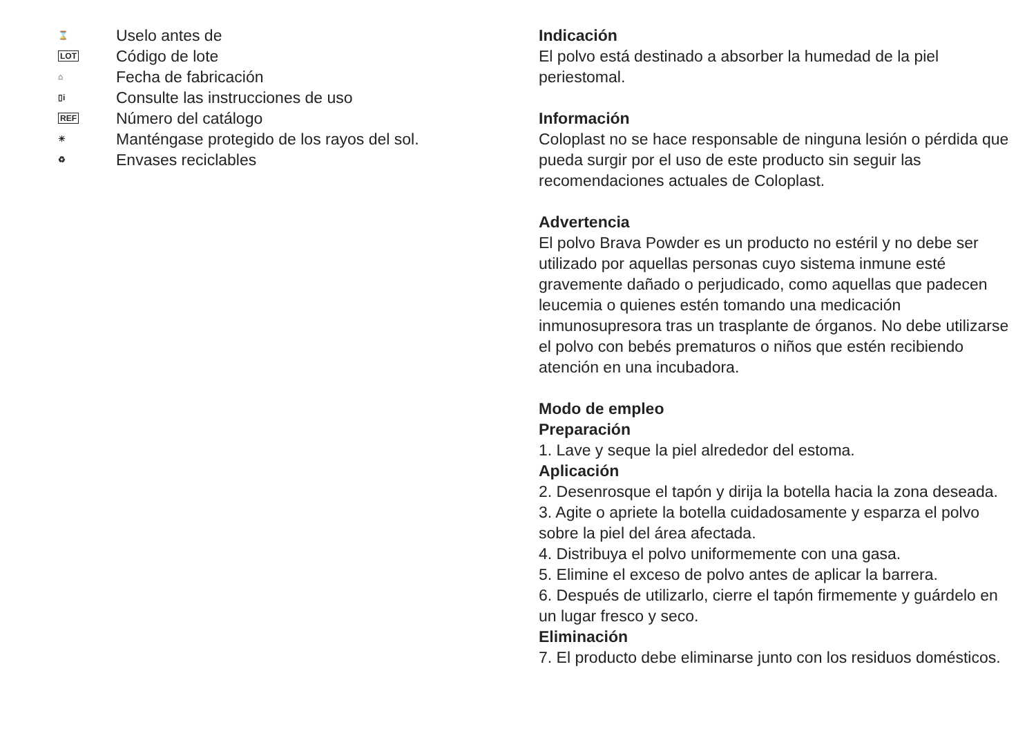⌛
Uselo antes de
LOT
Código de lote
⌂
Fecha de fabricación
▯i
Consulte las instrucciones de uso
REF
Número del catálogo
☀
Manténgase protegido de los rayos del sol.
♻
Envases reciclables
Indicación
El polvo está destinado a absorber la humedad de la piel periestomal.
Información
Coloplast no se hace responsable de ninguna lesión o pérdida que pueda surgir por el uso de este producto sin seguir las recomendaciones actuales de Coloplast.
Advertencia
El polvo Brava Powder es un producto no estéril y no debe ser utilizado por aquellas personas cuyo sistema inmune esté gravemente dañado o perjudicado, como aquellas que padecen leucemia o quienes estén tomando una medicación inmunosupresora tras un trasplante de órganos. No debe utilizarse el polvo con bebés prematuros o niños que estén recibiendo atención en una incubadora.
Modo de empleo
Preparación
1. Lave y seque la piel alrededor del estoma.
Aplicación
2. Desenrosque el tapón y dirija la botella hacia la zona deseada.
3. Agite o apriete la botella cuidadosamente y esparza el polvo sobre la piel del área afectada.
4. Distribuya el polvo uniformemente con una gasa.
5. Elimine el exceso de polvo antes de aplicar la barrera.
6. Después de utilizarlo, cierre el tapón firmemente y guárdelo en un lugar fresco y seco.
Eliminación
7. El producto debe eliminarse junto con los residuos domésticos.